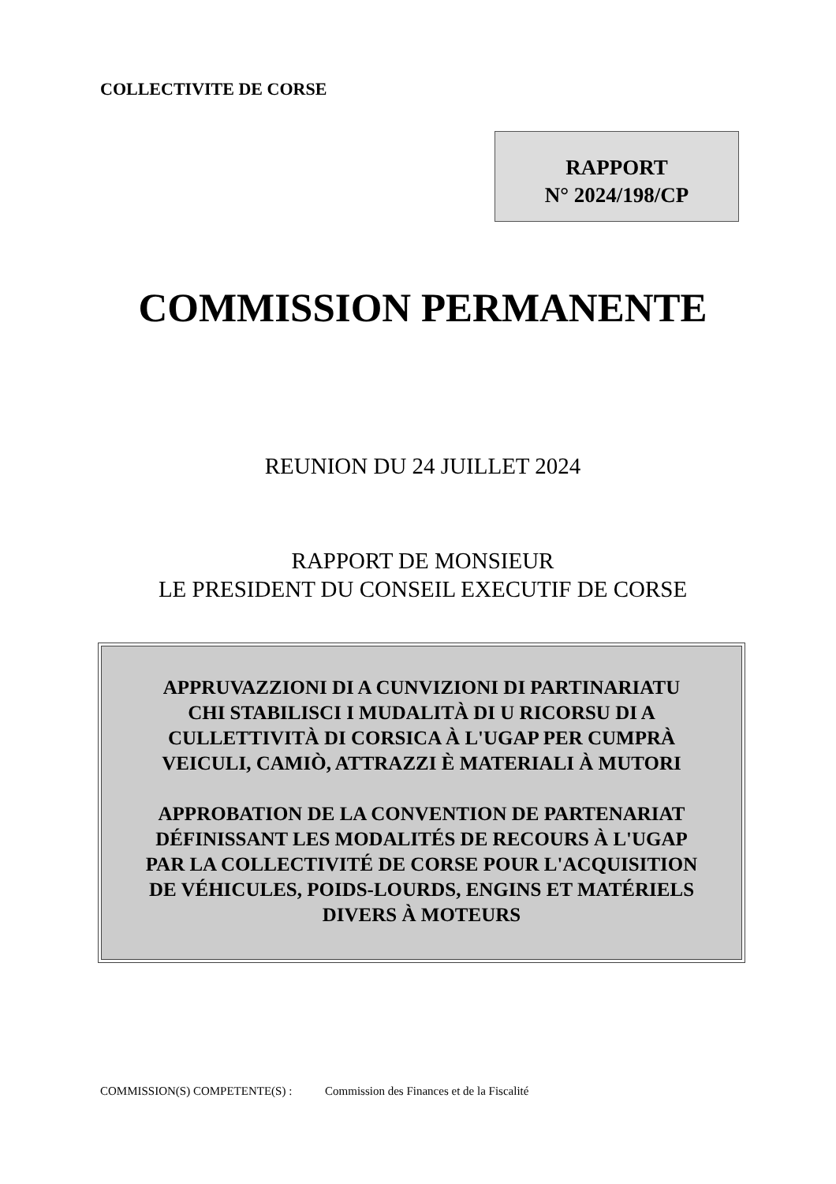COLLECTIVITE DE CORSE
RAPPORT
N° 2024/198/CP
COMMISSION PERMANENTE
REUNION DU 24 JUILLET 2024
RAPPORT DE MONSIEUR
LE PRESIDENT DU CONSEIL EXECUTIF DE CORSE
APPRUVAZZIONI DI A CUNVIZIONI DI PARTINARIATU
CHI STABILISCI I MUDALITÀ DI U RICORSU DI A
CULLETTIVITÀ DI CORSICA À L'UGAP PER CUMPRÀ
VEICULI, CAMIÒ, ATTRAZZI È MATERIALI À MUTORI
APPROBATION DE LA CONVENTION DE PARTENARIAT
DÉFINISSANT LES MODALITÉS DE RECOURS À L'UGAP
PAR LA COLLECTIVITÉ DE CORSE POUR L'ACQUISITION
DE VÉHICULES, POIDS-LOURDS, ENGINS ET MATÉRIELS
DIVERS À MOTEURS
COMMISSION(S) COMPETENTE(S) : Commission des Finances et de la Fiscalité